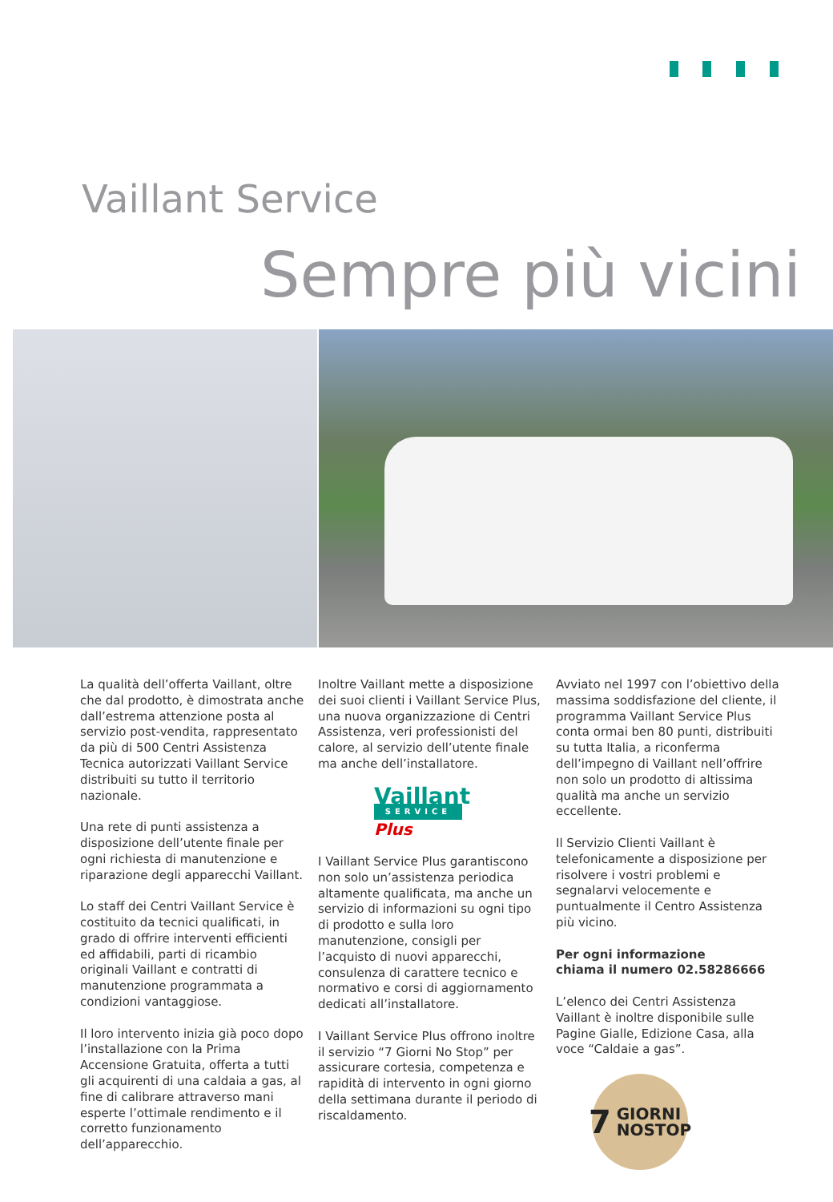Vaillant Service
Sempre più vicini
La qualità dell’offerta Vaillant, oltre che dal prodotto, è dimostrata anche dall’estrema attenzione posta al servizio post-vendita, rappresentato da più di 500 Centri Assistenza Tecnica autorizzati Vaillant Service distribuiti su tutto il territorio nazionale.
Una rete di punti assistenza a disposizione dell’utente finale per ogni richiesta di manutenzione e riparazione degli apparecchi Vaillant.
Lo staff dei Centri Vaillant Service è costituito da tecnici qualificati, in grado di offrire interventi efficienti ed affidabili, parti di ricambio originali Vaillant e contratti di manutenzione programmata a condizioni vantaggiose.
Il loro intervento inizia già poco dopo l’installazione con la Prima Accensione Gratuita, offerta a tutti gli acquirenti di una caldaia a gas, al fine di calibrare attraverso mani esperte l’ottimale rendimento e il corretto funzionamento dell’apparecchio.
Inoltre Vaillant mette a disposizione dei suoi clienti i Vaillant Service Plus, una nuova organizzazione di Centri Assistenza, veri professionisti del calore, al servizio dell’utente finale ma anche dell’installatore.
Vaillant
SERVICE
Plus
I Vaillant Service Plus garantiscono non solo un’assistenza periodica altamente qualificata, ma anche un servizio di informazioni su ogni tipo di prodotto e sulla loro manutenzione, consigli per l’acquisto di nuovi apparecchi, consulenza di carattere tecnico e normativo e corsi di aggiornamento dedicati all’installatore.
I Vaillant Service Plus offrono inoltre il servizio “7 Giorni No Stop” per assicurare cortesia, competenza e rapidità di intervento in ogni giorno della settimana durante il periodo di riscaldamento.
Avviato nel 1997 con l’obiettivo della massima soddisfazione del cliente, il programma Vaillant Service Plus conta ormai ben 80 punti, distribuiti su tutta Italia, a riconferma dell’impegno di Vaillant nell’offrire non solo un prodotto di altissima qualità ma anche un servizio eccellente.
Il Servizio Clienti Vaillant è telefonicamente a disposizione per risolvere i vostri problemi e segnalarvi velocemente e puntualmente il Centro Assistenza più vicino.
Per ogni informazione
chiama il numero 02.58286666
L’elenco dei Centri Assistenza Vaillant è inoltre disponibile sulle Pagine Gialle, Edizione Casa, alla voce “Caldaie a gas”.
7 GIORNI
NOSTOP